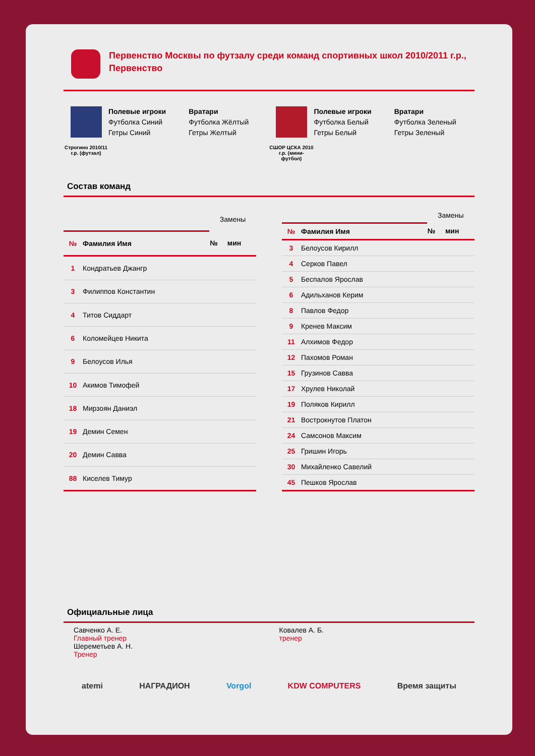Первенство Москвы по футзалу среди команд спортивных школ 2010/2011 г.р., Первенство
Строгино 2010/11 г.р. (футзал)
Полевые игроки
Футболка Синий
Гетры Синий
Вратари
Футболка Жёлтый
Гетры Желтый
СШОР ЦСКА 2010 г.р. (мини-футбол)
Полевые игроки
Футболка Белый
Гетры Белый
Вратари
Футболка Зеленый
Гетры Зеленый
Состав команд
| | | Замены | |
| --- | --- | --- | --- |
| № | Фамилия Имя | № | мин |
| 1 | Кондратьев Джангр | | |
| 3 | Филиппов Константин | | |
| 4 | Титов Сиддарт | | |
| 6 | Коломейцев Никита | | |
| 9 | Белоусов Илья | | |
| 10 | Акимов Тимофей | | |
| 18 | Мирзоян Даниэл | | |
| 19 | Демин Семен | | |
| 20 | Демин Савва | | |
| 88 | Киселев Тимур | | |
| | | Замены | |
| --- | --- | --- | --- |
| № | Фамилия Имя | № | мин |
| 3 | Белоусов Кирилл | | |
| 4 | Серков Павел | | |
| 5 | Беспалов Ярослав | | |
| 6 | Адильханов Керим | | |
| 8 | Павлов Федор | | |
| 9 | Кренев Максим | | |
| 11 | Алхимов Федор | | |
| 12 | Пахомов Роман | | |
| 15 | Грузинов Савва | | |
| 17 | Хрулев Николай | | |
| 19 | Поляков Кирилл | | |
| 21 | Вострокнутов Платон | | |
| 24 | Самсонов Максим | | |
| 25 | Гришин Игорь | | |
| 30 | Михайленко Савелий | | |
| 45 | Пешков Ярослав | | |
Официальные лица
Савченко А. Е.
Главный тренер
Шереметьев А. Н.
Тренер
Ковалев А. Б.
тренер
atemi НАГРАДИОН Vorgol KDW COMPUTERS Время защиты